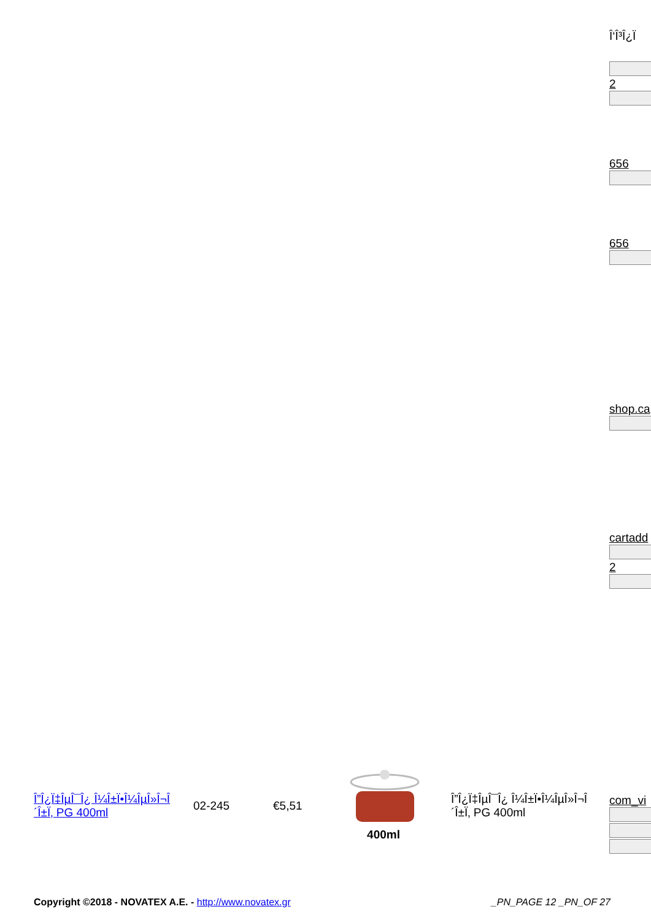Î‘Î³Î¿Ï
2
656
656
shop.ca
cartadd
2
com_vi
| Î”Î¿Ï‡ÎµÎ¯Î¿ Î¼Î±Ï•Î¼ÎµÎ»Î¬Î´Î±Ï‚ PG 400ml | 02-245 | €5,51 | 400ml | Î”Î¿Ï‡ÎµÎ¯Î¿ Î¼Î±Ï•Î¼ÎµÎ»Î¬Î´Î±Ï‚ PG 400ml |
Copyright ©2018 - NOVATEX A.E. - http://www.novatex.gr _PN_PAGE 12 _PN_OF 27